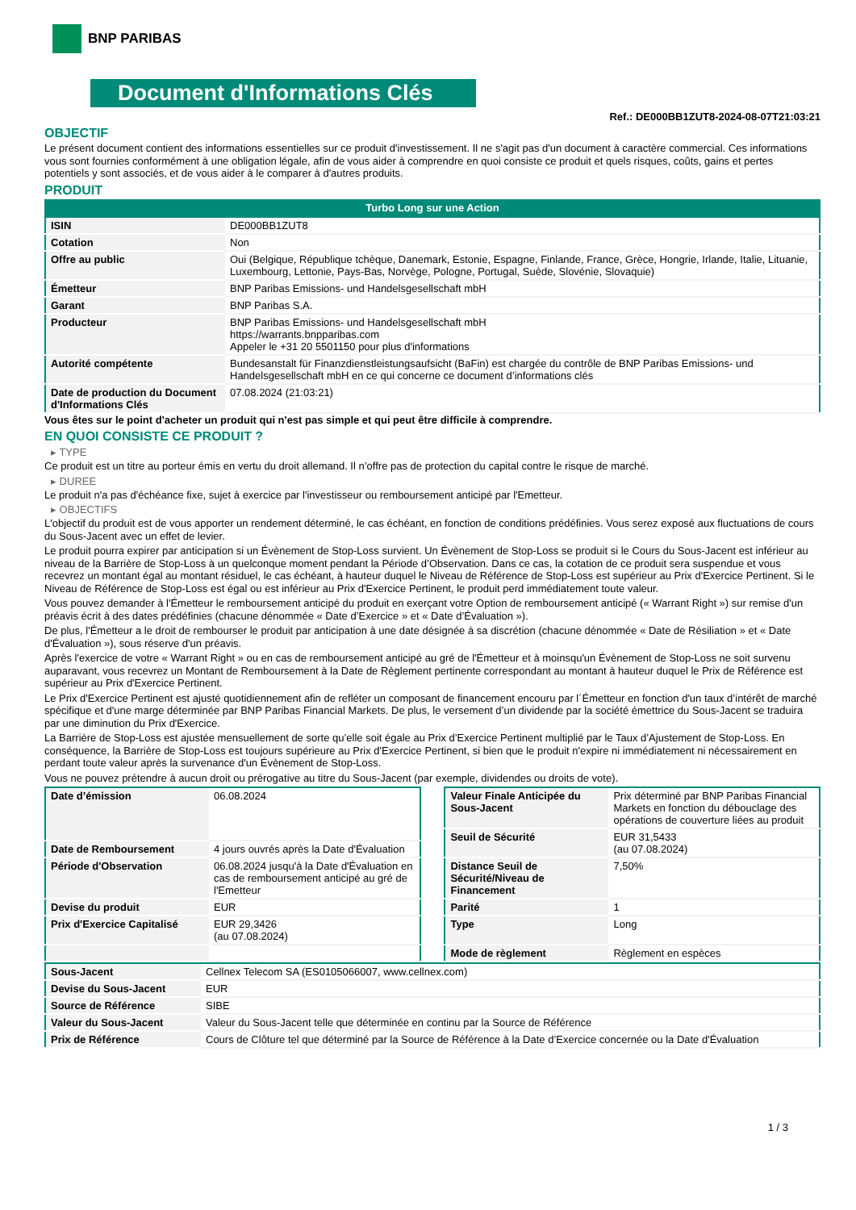BNP PARIBAS
Document d'Informations Clés
Ref.: DE000BB1ZUT8-2024-08-07T21:03:21
OBJECTIF
Le présent document contient des informations essentielles sur ce produit d'investissement. Il ne s'agit pas d'un document à caractère commercial. Ces informations vous sont fournies conformément à une obligation légale, afin de vous aider à comprendre en quoi consiste ce produit et quels risques, coûts, gains et pertes potentiels y sont associés, et de vous aider à le comparer à d'autres produits.
PRODUIT
Turbo Long sur une Action
| ISIN | DE000BB1ZUT8 |
| Cotation | Non |
| Offre au public | Oui (Belgique, République tchèque, Danemark, Estonie, Espagne, Finlande, France, Grèce, Hongrie, Irlande, Italie, Lituanie, Luxembourg, Lettonie, Pays-Bas, Norvège, Pologne, Portugal, Suède, Slovénie, Slovaquie) |
| Émetteur | BNP Paribas Emissions- und Handelsgesellschaft mbH |
| Garant | BNP Paribas S.A. |
| Producteur | BNP Paribas Emissions- und Handelsgesellschaft mbH https://warrants.bnpparibas.com Appeler le +31 20 5501150 pour plus d'informations |
| Autorité compétente | Bundesanstalt für Finanzdienstleistungsaufsicht (BaFin) est chargée du contrôle de BNP Paribas Emissions- und Handelsgesellschaft mbH en ce qui concerne ce document d’informations clés |
| Date de production du Document d'Informations Clés | 07.08.2024 (21:03:21) |
Vous êtes sur le point d'acheter un produit qui n'est pas simple et qui peut être difficile à comprendre.
EN QUOI CONSISTE CE PRODUIT ?
▸ TYPE
Ce produit est un titre au porteur émis en vertu du droit allemand. Il n’offre pas de protection du capital contre le risque de marché.
▸ DUREE
Le produit n'a pas d'échéance fixe, sujet à exercice par l'investisseur ou remboursement anticipé par l'Emetteur.
▸ OBJECTIFS
L'objectif du produit est de vous apporter un rendement déterminé, le cas échéant, en fonction de conditions prédéfinies. Vous serez exposé aux fluctuations de cours du Sous-Jacent avec un effet de levier.
Le produit pourra expirer par anticipation si un Évènement de Stop-Loss survient. Un Évènement de Stop-Loss se produit si le Cours du Sous-Jacent est inférieur au niveau de la Barrière de Stop-Loss à un quelconque moment pendant la Période d’Observation. Dans ce cas, la cotation de ce produit sera suspendue et vous recevrez un montant égal au montant résiduel, le cas échéant, à hauteur duquel le Niveau de Référence de Stop-Loss est supérieur au Prix d'Exercice Pertinent. Si le Niveau de Référence de Stop-Loss est égal ou est inférieur au Prix d'Exercice Pertinent, le produit perd immédiatement toute valeur.
Vous pouvez demander à l'Émetteur le remboursement anticipé du produit en exerçant votre Option de remboursement anticipé (« Warrant Right ») sur remise d'un préavis écrit à des dates prédéfinies (chacune dénommée « Date d’Exercice » et « Date d’Évaluation »).
De plus, l'Émetteur a le droit de rembourser le produit par anticipation à une date désignée à sa discrétion (chacune dénommée « Date de Résiliation » et « Date d'Évaluation »), sous réserve d'un préavis.
Après l'exercice de votre « Warrant Right » ou en cas de remboursement anticipé au gré de l'Émetteur et à moinsqu'un Évènement de Stop-Loss ne soit survenu auparavant, vous recevrez un Montant de Remboursement à la Date de Règlement pertinente correspondant au montant à hauteur duquel le Prix de Référence est supérieur au Prix d'Exercice Pertinent.
Le Prix d'Exercice Pertinent est ajusté quotidiennement afin de refléter un composant de financement encouru par l´Émetteur en fonction d'un taux d’intérêt de marché spécifique et d'une marge déterminée par BNP Paribas Financial Markets. De plus, le versement d’un dividende par la société émettrice du Sous-Jacent se traduira par une diminution du Prix d'Exercice.
La Barrière de Stop-Loss est ajustée mensuellement de sorte qu’elle soit égale au Prix d’Exercice Pertinent multiplié par le Taux d’Ajustement de Stop-Loss. En conséquence, la Barrière de Stop-Loss est toujours supérieure au Prix d'Exercice Pertinent, si bien que le produit n'expire ni immédiatement ni nécessairement en perdant toute valeur après la survenance d'un Évènement de Stop-Loss.
Vous ne pouvez prétendre à aucun droit ou prérogative au titre du Sous-Jacent (par exemple, dividendes ou droits de vote).
| Date d’émission | 06.08.2024 |
| Date de Remboursement | 4 jours ouvrés après la Date d'Évaluation |
| Période d'Observation | 06.08.2024 jusqu'à la Date d'Évaluation en cas de remboursement anticipé au gré de l'Emetteur |
| Devise du produit | EUR |
| Prix d'Exercice Capitalisé | EUR 29,3426 (au 07.08.2024) |
| Valeur Finale Anticipée du Sous-Jacent | Prix déterminé par BNP Paribas Financial Markets en fonction du débouclage des opérations de couverture liées au produit |
| Seuil de Sécurité | EUR 31,5433 (au 07.08.2024) |
| Distance Seuil de Sécurité/Niveau de Financement | 7,50% |
| Parité | 1 |
| Type | Long |
| Mode de règlement | Règlement en espèces |
| Sous-Jacent | Cellnex Telecom SA (ES0105066007, www.cellnex.com) |
| Devise du Sous-Jacent | EUR |
| Source de Référence | SIBE |
| Valeur du Sous-Jacent | Valeur du Sous-Jacent telle que déterminée en continu par la Source de Référence |
| Prix de Référence | Cours de Clôture tel que déterminé par la Source de Référence à la Date d’Exercice concernée ou la Date d'Évaluation |
1 / 3